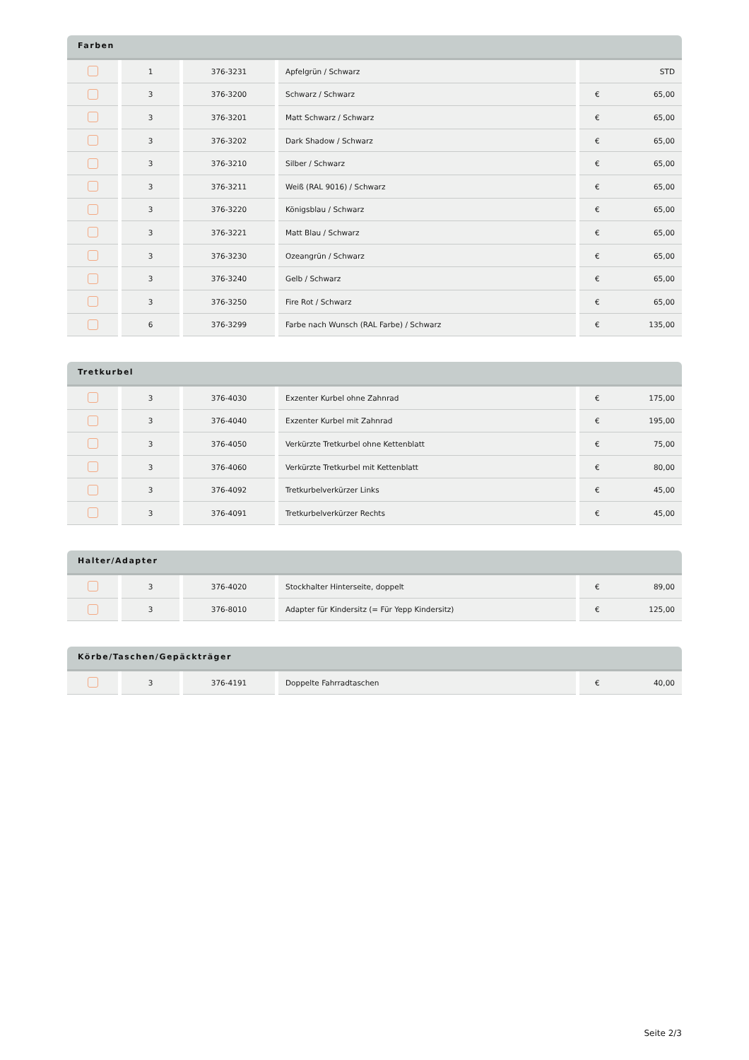Farben
| | 1 | 376-3231 | Apfelgrün / Schwarz | STD |
| | 3 | 376-3200 | Schwarz / Schwarz | € 65,00 |
| | 3 | 376-3201 | Matt Schwarz / Schwarz | € 65,00 |
| | 3 | 376-3202 | Dark Shadow / Schwarz | € 65,00 |
| | 3 | 376-3210 | Silber / Schwarz | € 65,00 |
| | 3 | 376-3211 | Weiß (RAL 9016) / Schwarz | € 65,00 |
| | 3 | 376-3220 | Königsblau / Schwarz | € 65,00 |
| | 3 | 376-3221 | Matt Blau / Schwarz | € 65,00 |
| | 3 | 376-3230 | Ozeangrün / Schwarz | € 65,00 |
| | 3 | 376-3240 | Gelb / Schwarz | € 65,00 |
| | 3 | 376-3250 | Fire Rot / Schwarz | € 65,00 |
| | 6 | 376-3299 | Farbe nach Wunsch (RAL Farbe) / Schwarz | € 135,00 |
Tretkurbel
| | 3 | 376-4030 | Exzenter Kurbel ohne Zahnrad | € 175,00 |
| | 3 | 376-4040 | Exzenter Kurbel mit Zahnrad | € 195,00 |
| | 3 | 376-4050 | Verkürzte Tretkurbel ohne Kettenblatt | € 75,00 |
| | 3 | 376-4060 | Verkürzte Tretkurbel mit Kettenblatt | € 80,00 |
| | 3 | 376-4092 | Tretkurbelverkürzer Links | € 45,00 |
| | 3 | 376-4091 | Tretkurbelverkürzer Rechts | € 45,00 |
Halter/Adapter
| | 3 | 376-4020 | Stockhalter Hinterseite, doppelt | € 89,00 |
| | 3 | 376-8010 | Adapter für Kindersitz (= Für Yepp Kindersitz) | € 125,00 |
Körbe/Taschen/Gepäckträger
| | 3 | 376-4191 | Doppelte Fahrradtaschen | € 40,00 |
Seite 2/3